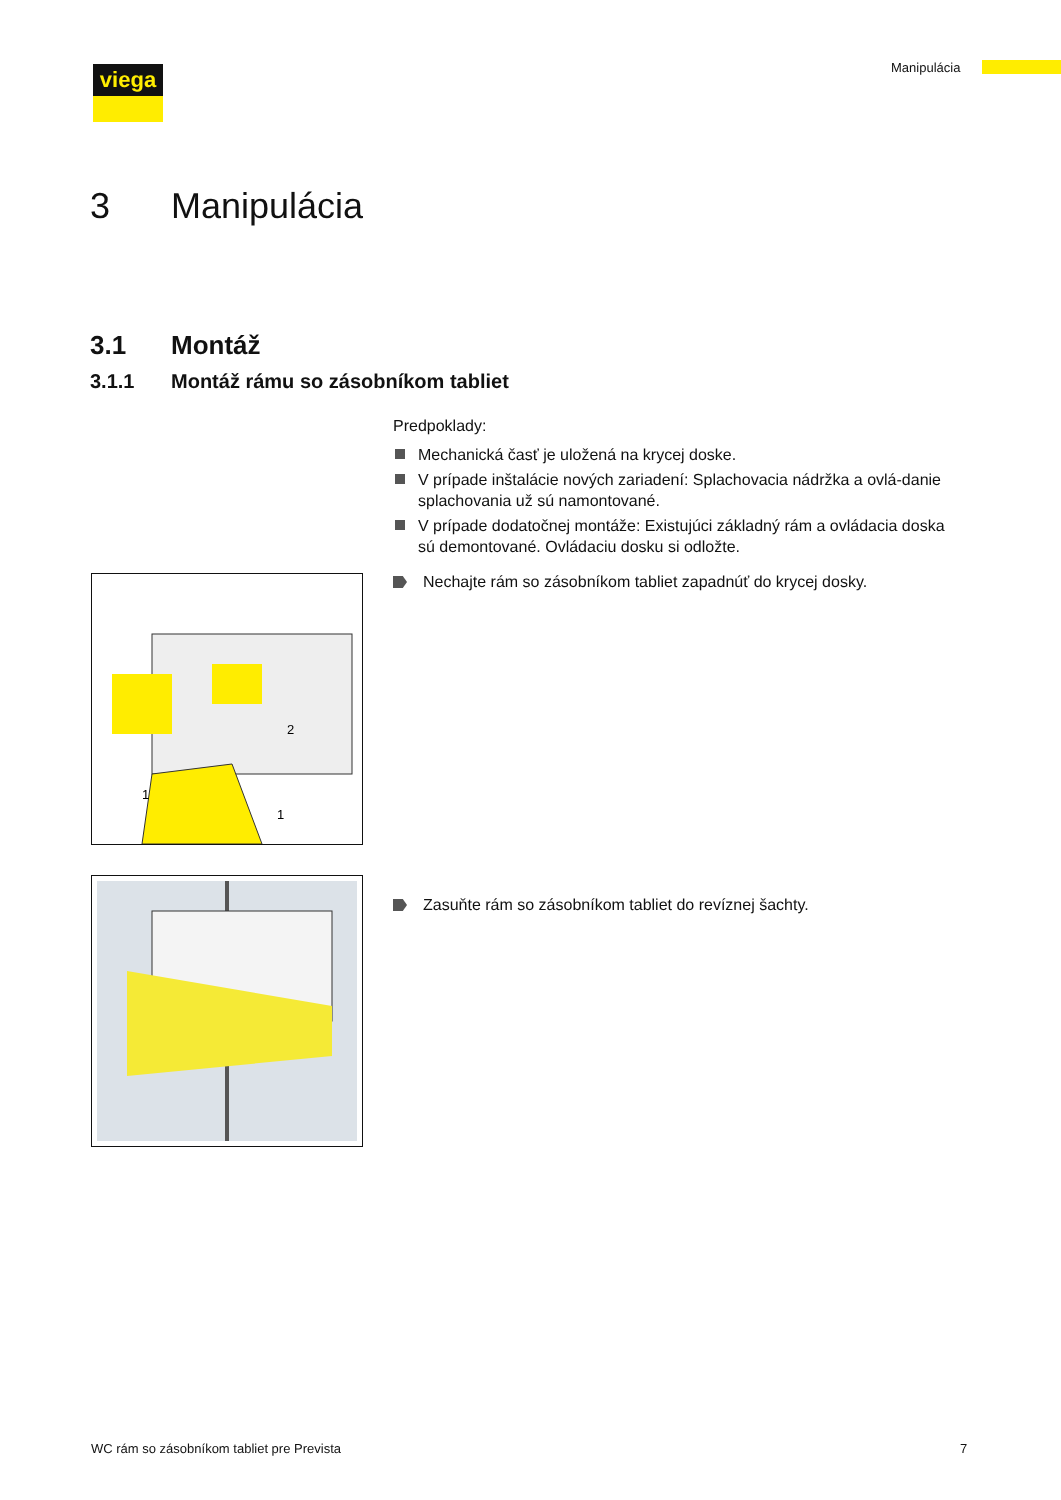viega Manipulácia
3 Manipulácia
3.1 Montáž
3.1.1 Montáž rámu so zásobníkom tabliet
Predpoklady:
Mechanická časť je uložená na krycej doske.
V prípade inštalácie nových zariadení: Splachovacia nádržka a ovlá-danie splachovania už sú namontované.
V prípade dodatočnej montáže: Existujúci základný rám a ovládacia doska sú demontované. Ovládaciu dosku si odložte.
1
1
2
Nechajte rám so zásobníkom tabliet zapadnúť do krycej dosky.
Zasuňte rám so zásobníkom tabliet do revíznej šachty.
WC rám so zásobníkom tabliet pre Prevista
7